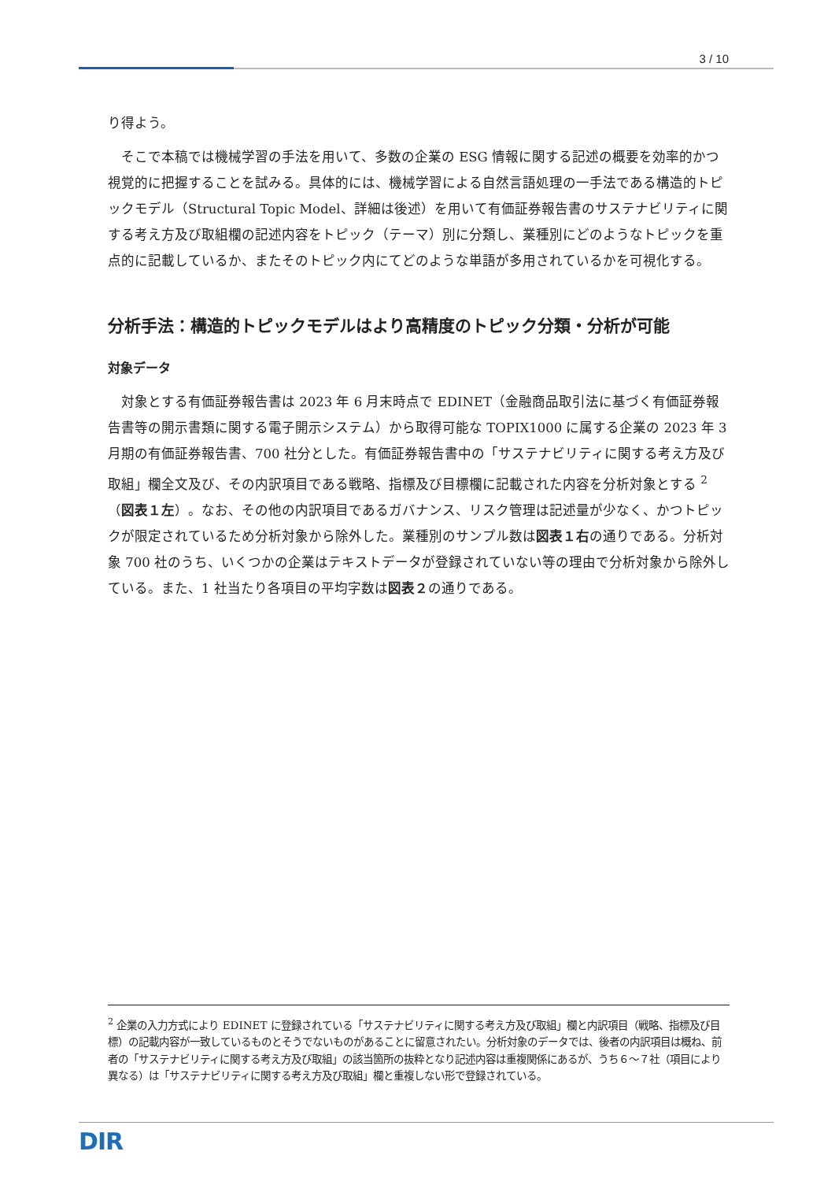3 / 10
り得よう。
　そこで本稿では機械学習の手法を用いて、多数の企業の ESG 情報に関する記述の概要を効率的かつ視覚的に把握することを試みる。具体的には、機械学習による自然言語処理の一手法である構造的トピックモデル（Structural Topic Model、詳細は後述）を用いて有価証券報告書のサステナビリティに関する考え方及び取組欄の記述内容をトピック（テーマ）別に分類し、業種別にどのようなトピックを重点的に記載しているか、またそのトピック内にてどのような単語が多用されているかを可視化する。
分析手法：構造的トピックモデルはより高精度のトピック分類・分析が可能
対象データ
　対象とする有価証券報告書は 2023 年 6 月末時点で EDINET（金融商品取引法に基づく有価証券報告書等の開示書類に関する電子開示システム）から取得可能な TOPIX1000 に属する企業の 2023 年 3 月期の有価証券報告書、700 社分とした。有価証券報告書中の「サステナビリティに関する考え方及び取組」欄全文及び、その内訳項目である戦略、指標及び目標欄に記載された内容を分析対象とする <sup>2</sup>（図表１左）。なお、その他の内訳項目であるガバナンス、リスク管理は記述量が少なく、かつトピックが限定されているため分析対象から除外した。業種別のサンプル数は図表１右の通りである。分析対象 700 社のうち、いくつかの企業はテキストデータが登録されていない等の理由で分析対象から除外している。また、1 社当たり各項目の平均字数は図表２の通りである。
<sup>2</sup> 企業の入力方式により EDINET に登録されている「サステナビリティに関する考え方及び取組」欄と内訳項目（戦略、指標及び目標）の記載内容が一致しているものとそうでないものがあることに留意されたい。分析対象のデータでは、後者の内訳項目は概ね、前者の「サステナビリティに関する考え方及び取組」の該当箇所の抜粋となり記述内容は重複関係にあるが、うち６～７社（項目により異なる）は「サステナビリティに関する考え方及び取組」欄と重複しない形で登録されている。
DIR